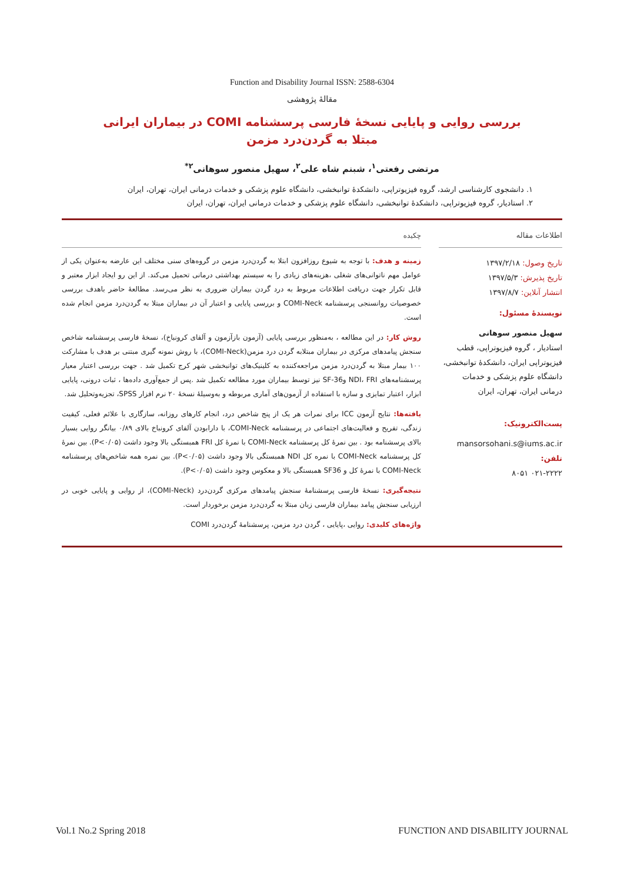Function and Disability Journal ISSN: 2588-6304
مقالهٔ پژوهشی
بررسی روایی و پایایی نسخهٔ فارسی پرسشنامه COMI در بیماران ایرانی مبتلا به گردن‌درد مزمن
مرتضی رفعتی<sup>۱</sup>، شبنم شاه علی<sup>۲</sup>، سهیل منصور سوهانی<sup>۲*</sup>
۱. دانشجوی کارشناسی ارشد، گروه فیزیوتراپی، دانشکدهٔ توانبخشی، دانشگاه علوم پزشکی و خدمات درمانی ایران، تهران، ایران
۲. استادیار، گروه فیزیوتراپی، دانشکدهٔ توانبخشی، دانشگاه علوم پزشکی و خدمات درمانی ایران، تهران، ایران
اطلاعات مقاله
تاریخ وصول: ۱۳۹۷/۲/۱۸
تاریخ پذیرش: ۱۳۹۷/۵/۳
انتشار آنلاین: ۱۳۹۷/۸/۷
نویسندهٔ مسئول:
سهیل منصور سوهانی
استادیار ، گروه فیزیوتراپی، قطب فیزیوتراپی ایران، دانشکدهٔ توانبخشی، دانشگاه علوم پزشکی و خدمات درمانی ایران، تهران، ایران
پست‌الکترونیک:
mansorsohani.s@iums.ac.ir
تلفن:
۰۲۱-۲۲۲۲ ۸۰۵۱
چکیده
زمینه و هدف: با توجه به شیوع روزافزون ابتلا به گردن‌درد مزمن در گروه‌های سنی مختلف این عارضه به‌عنوان یکی از عوامل مهم ناتوانی‌های شغلی ،هزینه‌های زیادی را به سیستم بهداشتی درمانی تحمیل می‌کند. از این رو ایجاد ابزار معتبر و قابل تکرار جهت دریافت اطلاعات مربوط به درد گردن بیماران ضروری به نظر می‌رسد. مطالعهٔ حاضر باهدف بررسی خصوصیات روانسنجی پرسشنامه COMI-Neck و بررسی پایایی و اعتبار آن در بیماران مبتلا به گردن‌درد مزمن انجام شده است.
روش کار: در این مطالعه ، به‌منظور بررسی پایایی (آزمون بازآزمون و آلفای کرونباخ)، نسخهٔ فارسی پرسشنامه شاخص سنجش پیامدهای مرکزی در بیماران مبتلابه گردن درد مزمن(COMI-Neck)، با روش نمونه گیری مبتنی بر هدف با مشارکت ۱۰۰ بیمار مبتلا به گردن‌درد مزمن مراجعه‌کننده به کلینیک‌های توانبخشی شهر کرج تکمیل شد . جهت بررسی اعتبار معیار پرسشنامه‌های NDI، FRI وSF-36 نیز توسط بیماران مورد مطالعه تکمیل شد .پس از جمع‌آوری داده‌ها ، ثبات درونی، پایایی ابزار، اعتبار تمایزی و سازه با استفاده از آزمون‌های آماری مربوطه و به‌وسیلهٔ نسخهٔ ۲۰ نرم افزار SPSS، تجزیه‌وتحلیل شد.
یافته‌ها: نتایج آزمون ICC برای نمرات هر یک از پنج شاخص درد، انجام کارهای روزانه، سازگاری با علائم فعلی، کیفیت زندگی، تفریح و فعالیت‌های اجتماعی در پرسشنامه COMI-Neck، با دارابودن آلفای کرونباخ بالای ۰/۸۹ بیانگر روایی بسیار بالای پرسشنامه بود . بین نمرهٔ کل پرسشنامه COMI-Neck با نمرهٔ کل FRI همبستگی بالا وجود داشت (P<۰/۰۵). بین نمرهٔ کل پرسشنامه COMI-Neck با نمره کل NDI همبستگی بالا وجود داشت (P<۰/۰۵). بین نمره همه شاخص‌های پرسشنامه COMI-Neck با نمرهٔ کل و SF36 همبستگی بالا و معکوس وجود داشت (P<۰/۰۵).
نتیجه‌گیری: نسخهٔ فارسی پرسشنامهٔ سنجش پیامدهای مرکزی گردن‌درد (COMI-Neck)، از روایی و پایایی خوبی در ارزیابی سنجش پیامد بیماران فارسی زبان مبتلا به گردن‌درد مزمن برخوردار است.
واژه‌های کلیدی: روایی ،پایایی ، گردن درد مزمن، پرسشنامهٔ گردن‌درد COMI
Vol.1 No.2 Spring 2018 FUNCTION AND DISABILITY JOURNAL